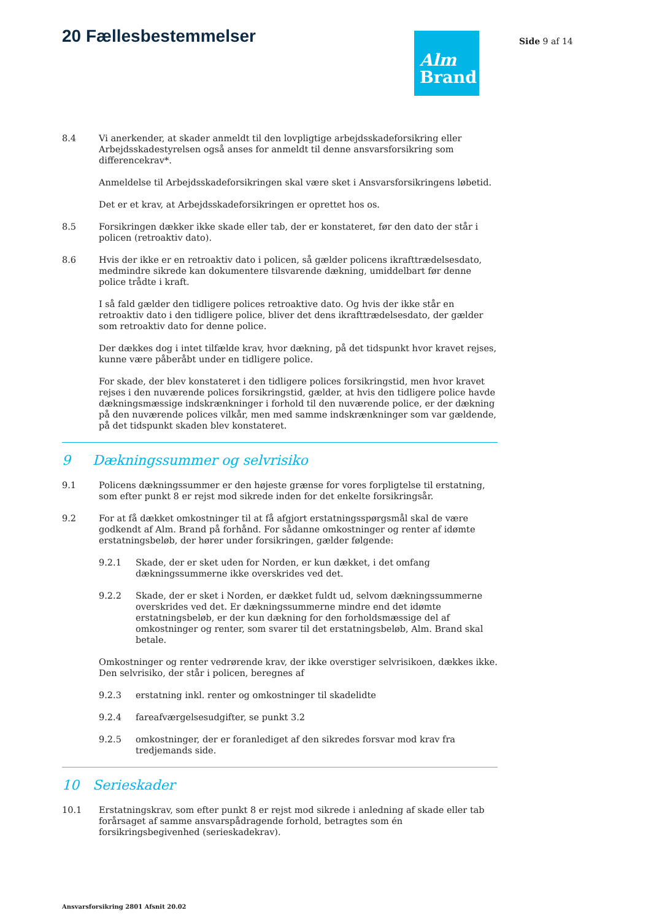20 Fællesbestemmelser
Alm
Brand
Side 9 af 14
8.4 Vi anerkender, at skader anmeldt til den lovpligtige arbejdsskadeforsikring eller Arbejdsskadestyrelsen også anses for anmeldt til denne ansvarsforsikring som differencekrav*.
Anmeldelse til Arbejdsskadeforsikringen skal være sket i Ansvarsforsikringens løbetid.
Det er et krav, at Arbejdsskadeforsikringen er oprettet hos os.
8.5 Forsikringen dækker ikke skade eller tab, der er konstateret, før den dato der står i policen (retroaktiv dato).
8.6 Hvis der ikke er en retroaktiv dato i policen, så gælder policens ikrafttrædelsesdato, medmindre sikrede kan dokumentere tilsvarende dækning, umiddelbart før denne police trådte i kraft.
I så fald gælder den tidligere polices retroaktive dato. Og hvis der ikke står en retroaktiv dato i den tidligere police, bliver det dens ikrafttrædelsesdato, der gælder som retroaktiv dato for denne police.
Der dækkes dog i intet tilfælde krav, hvor dækning, på det tidspunkt hvor kravet rejses, kunne være påberåbt under en tidligere police.
For skade, der blev konstateret i den tidligere polices forsikringstid, men hvor kravet rejses i den nuværende polices forsikringstid, gælder, at hvis den tidligere police havde dækningsmæssige indskrænkninger i forhold til den nuværende police, er der dækning på den nuværende polices vilkår, men med samme indskrænkninger som var gældende, på det tidspunkt skaden blev konstateret.
9 Dækningssummer og selvrisiko
9.1 Policens dækningssummer er den højeste grænse for vores forpligtelse til erstatning, som efter punkt 8 er rejst mod sikrede inden for det enkelte forsikringsår.
9.2 For at få dækket omkostninger til at få afgjort erstatningsspørgsmål skal de være godkendt af Alm. Brand på forhånd. For sådanne omkostninger og renter af idømte erstatningsbeløb, der hører under forsikringen, gælder følgende:
9.2.1 Skade, der er sket uden for Norden, er kun dækket, i det omfang dækningssummerne ikke overskrides ved det.
9.2.2 Skade, der er sket i Norden, er dækket fuldt ud, selvom dækningssummerne overskrides ved det. Er dækningssummerne mindre end det idømte erstatningsbeløb, er der kun dækning for den forholdsmæssige del af omkostninger og renter, som svarer til det erstatningsbeløb, Alm. Brand skal betale.
Omkostninger og renter vedrørende krav, der ikke overstiger selvrisikoen, dækkes ikke. Den selvrisiko, der står i policen, beregnes af
9.2.3 erstatning inkl. renter og omkostninger til skadelidte
9.2.4 fareafværgelsesudgifter, se punkt 3.2
9.2.5 omkostninger, der er foranlediget af den sikredes forsvar mod krav fra tredjemands side.
10 Serieskader
10.1 Erstatningskrav, som efter punkt 8 er rejst mod sikrede i anledning af skade eller tab forårsaget af samme ansvarspådragende forhold, betragtes som én forsikringsbegivenhed (serieskadekrav).
Ansvarsforsikring 2801 Afsnit 20.02